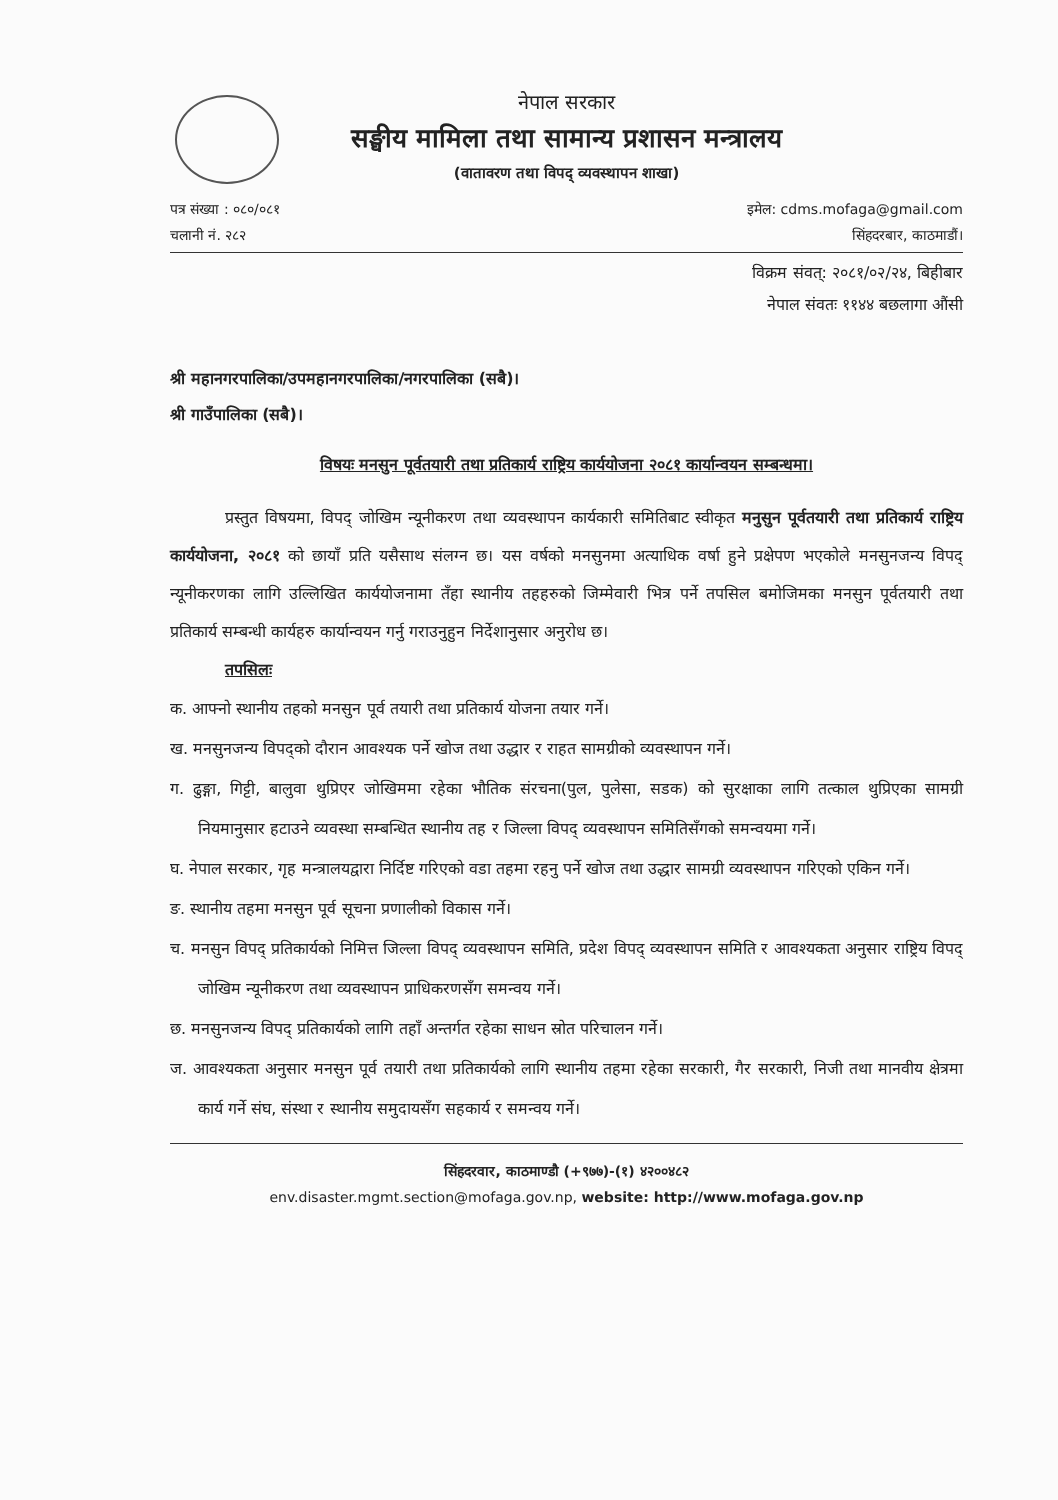नेपाल सरकार
सङ्घीय मामिला तथा सामान्य प्रशासन मन्त्रालय
(वातावरण तथा विपद् व्यवस्थापन शाखा)
पत्र संख्या : ०८०/०८१
चलानी नं. २८२
इमेल: cdms.mofaga@gmail.com
सिंहदरबार, काठमाडौं।
विक्रम संवत्: २०८१/०२/२४, बिहीबार
नेपाल संवतः ११४४ बछलागा औंसी
श्री महानगरपालिका/उपमहानगरपालिका/नगरपालिका (सबै)।
श्री गाउँपालिका (सबै)।
विषयः मनसुन पूर्वतयारी तथा प्रतिकार्य राष्ट्रिय कार्ययोजना २०८१ कार्यान्वयन सम्बन्धमा।
प्रस्तुत विषयमा, विपद् जोखिम न्यूनीकरण तथा व्यवस्थापन कार्यकारी समितिबाट स्वीकृत मनुसुन पूर्वतयारी तथा प्रतिकार्य राष्ट्रिय कार्ययोजना, २०८१ को छायाँ प्रति यसैसाथ संलग्न छ। यस वर्षको मनसुनमा अत्याधिक वर्षा हुने प्रक्षेपण भएकोले मनसुनजन्य विपद् न्यूनीकरणका लागि उल्लिखित कार्ययोजनामा तँहा स्थानीय तहहरुको जिम्मेवारी भित्र पर्ने तपसिल बमोजिमका मनसुन पूर्वतयारी तथा प्रतिकार्य सम्बन्धी कार्यहरु कार्यान्वयन गर्नु गराउनुहुन निर्देशानुसार अनुरोध छ।
तपसिलः
क. आफ्नो स्थानीय तहको मनसुन पूर्व तयारी तथा प्रतिकार्य योजना तयार गर्ने।
ख. मनसुनजन्य विपद्को दौरान आवश्यक पर्ने खोज तथा उद्धार र राहत सामग्रीको व्यवस्थापन गर्ने।
ग. ढुङ्गा, गिट्टी, बालुवा थुप्रिएर जोखिममा रहेका भौतिक संरचना(पुल, पुलेसा, सडक) को सुरक्षाका लागि तत्काल थुप्रिएका सामग्री नियमानुसार हटाउने व्यवस्था सम्बन्धित स्थानीय तह र जिल्ला विपद् व्यवस्थापन समितिसँगको समन्वयमा गर्ने।
घ. नेपाल सरकार, गृह मन्त्रालयद्वारा निर्दिष्ट गरिएको वडा तहमा रहनु पर्ने खोज तथा उद्धार सामग्री व्यवस्थापन गरिएको एकिन गर्ने।
ङ. स्थानीय तहमा मनसुन पूर्व सूचना प्रणालीको विकास गर्ने।
च. मनसुन विपद् प्रतिकार्यको निमित्त जिल्ला विपद् व्यवस्थापन समिति, प्रदेश विपद् व्यवस्थापन समिति र आवश्यकता अनुसार राष्ट्रिय विपद् जोखिम न्यूनीकरण तथा व्यवस्थापन प्राधिकरणसँग समन्वय गर्ने।
छ. मनसुनजन्य विपद् प्रतिकार्यको लागि तहाँ अन्तर्गत रहेका साधन स्रोत परिचालन गर्ने।
ज. आवश्यकता अनुसार मनसुन पूर्व तयारी तथा प्रतिकार्यको लागि स्थानीय तहमा रहेका सरकारी, गैर सरकारी, निजी तथा मानवीय क्षेत्रमा कार्य गर्ने संघ, संस्था र स्थानीय समुदायसँग सहकार्य र समन्वय गर्ने।
सिंहदरवार, काठमाण्डौ (+९७७)-(१) ४२००४८२
env.disaster.mgmt.section@mofaga.gov.np, website: http://www.mofaga.gov.np